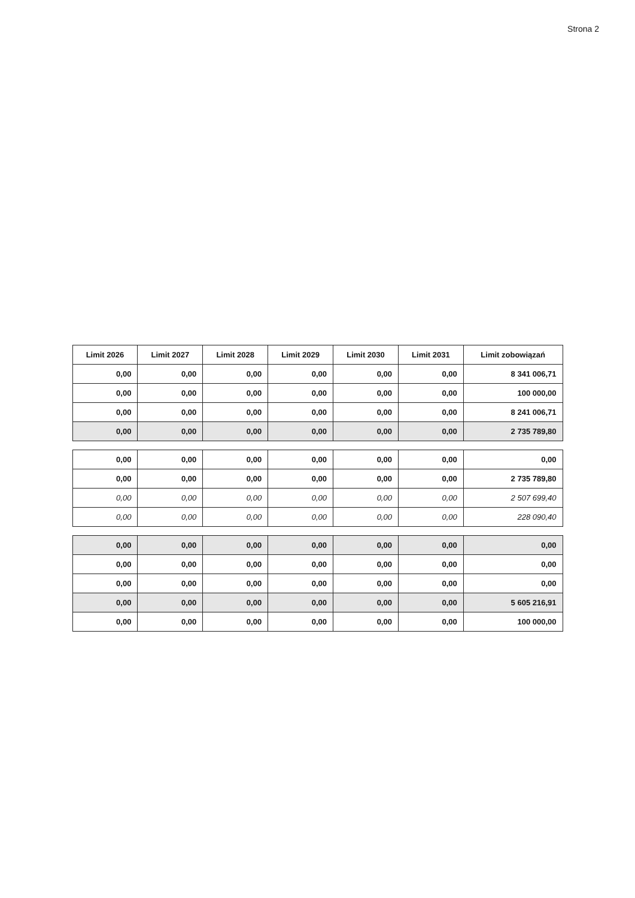Strona 2
| Limit 2026 | Limit 2027 | Limit 2028 | Limit 2029 | Limit 2030 | Limit 2031 | Limit zobowiązań |
| --- | --- | --- | --- | --- | --- | --- |
| 0,00 | 0,00 | 0,00 | 0,00 | 0,00 | 0,00 | 8 341 006,71 |
| 0,00 | 0,00 | 0,00 | 0,00 | 0,00 | 0,00 | 100 000,00 |
| 0,00 | 0,00 | 0,00 | 0,00 | 0,00 | 0,00 | 8 241 006,71 |
| 0,00 | 0,00 | 0,00 | 0,00 | 0,00 | 0,00 | 2 735 789,80 |
| 0,00 | 0,00 | 0,00 | 0,00 | 0,00 | 0,00 | 0,00 |
| 0,00 | 0,00 | 0,00 | 0,00 | 0,00 | 0,00 | 2 735 789,80 |
| 0,00 | 0,00 | 0,00 | 0,00 | 0,00 | 0,00 | 2 507 699,40 |
| 0,00 | 0,00 | 0,00 | 0,00 | 0,00 | 0,00 | 228 090,40 |
| 0,00 | 0,00 | 0,00 | 0,00 | 0,00 | 0,00 | 0,00 |
| 0,00 | 0,00 | 0,00 | 0,00 | 0,00 | 0,00 | 0,00 |
| 0,00 | 0,00 | 0,00 | 0,00 | 0,00 | 0,00 | 0,00 |
| 0,00 | 0,00 | 0,00 | 0,00 | 0,00 | 0,00 | 5 605 216,91 |
| 0,00 | 0,00 | 0,00 | 0,00 | 0,00 | 0,00 | 100 000,00 |